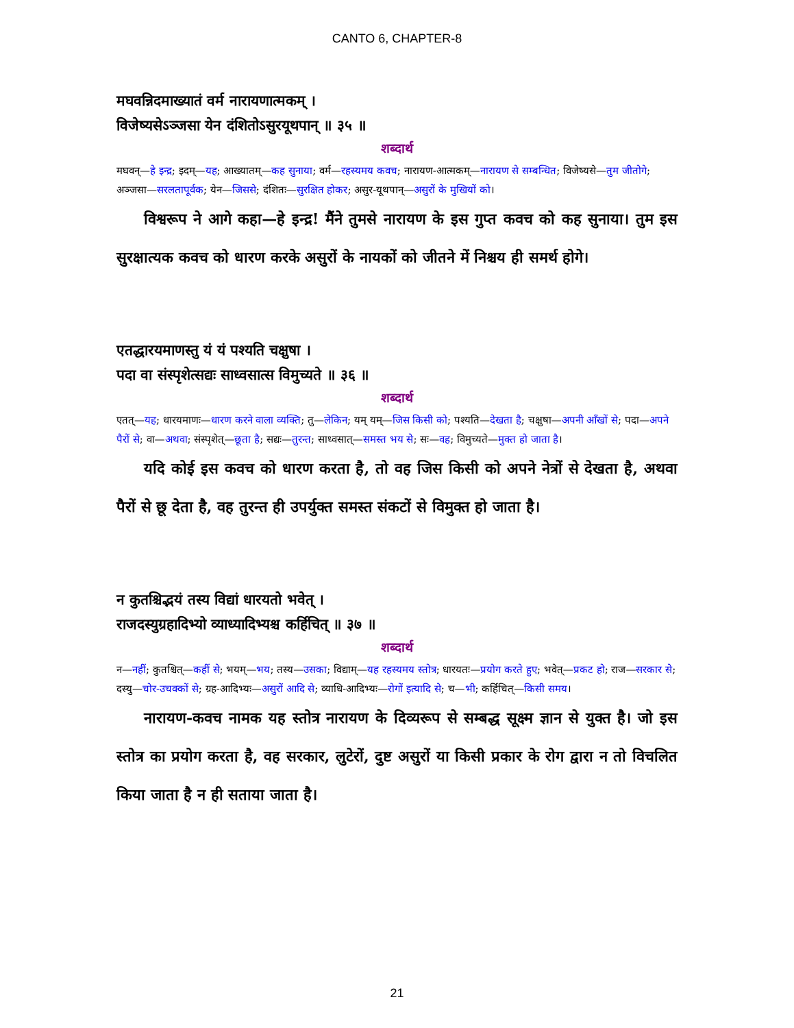CANTO 6, CHAPTER-8
मघवन्निदमाख्यातं वर्म नारायणात्मकम् ।
विजेष्यसेऽञ्जसा येन दंशितोऽसुरयूथपान् ॥ ३५ ॥
शब्दार्थ
मघवन्—हे इन्द्र; इदम्—यह; आख्यातम्—कह सुनाया; वर्म—रहस्यमय कवच; नारायण-आत्मकम्—नारायण से सम्बन्धित; विजेष्यसे—तुम जीतोगे; अञ्जसा—सरलतापूर्वक; येन—जिससे; दंशितः—सुरक्षित होकर; असुर-यूथपान्—असुरों के मुखियों को।
विश्वरूप ने आगे कहा—हे इन्द्र! मैंने तुमसे नारायण के इस गुप्त कवच को कह सुनाया। तुम इस सुरक्षात्यक कवच को धारण करके असुरों के नायकों को जीतने में निश्चय ही समर्थ होगे।
एतद्धारयमाणस्तु यं यं पश्यति चक्षुषा ।
पदा वा संस्पृशेत्सद्यः साध्वसात्स विमुच्यते ॥ ३६ ॥
शब्दार्थ
एतत्—यह; धारयमाणः—धारण करने वाला व्यक्ति; तु—लेकिन; यम् यम्—जिस किसी को; पश्यति—देखता है; चक्षुषा—अपनी आँखों से; पदा—अपने पैरों से; वा—अथवा; संस्पृशेत्—छूता है; सद्यः—तुरन्त; साध्वसात्—समस्त भय से; सः—वह; विमुच्यते—मुक्त हो जाता है।
यदि कोई इस कवच को धारण करता है, तो वह जिस किसी को अपने नेत्रों से देखता है, अथवा पैरों से छू देता है, वह तुरन्त ही उपर्युक्त समस्त संकटों से विमुक्त हो जाता है।
न कुतश्चिद्भयं तस्य विद्यां धारयतो भवेत् ।
राजदस्युग्रहादिभ्यो व्याध्यादिभ्यश्च कर्हिचित् ॥ ३७ ॥
शब्दार्थ
न—नहीं; कुतश्चित्—कहीं से; भयम्—भय; तस्य—उसका; विद्याम्—यह रहस्यमय स्तोत्र; धारयतः—प्रयोग करते हुए; भवेत्—प्रकट हो; राज—सरकार से; दस्यु—चोर-उचक्कों से; ग्रह-आदिभ्यः—असुरों आदि से; व्याधि-आदिभ्यः—रोगों इत्यादि से; च—भी; कर्हिचित्—किसी समय।
नारायण-कवच नामक यह स्तोत्र नारायण के दिव्यरूप से सम्बद्ध सूक्ष्म ज्ञान से युक्त है। जो इस स्तोत्र का प्रयोग करता है, वह सरकार, लुटेरों, दुष्ट असुरों या किसी प्रकार के रोग द्वारा न तो विचलित किया जाता है न ही सताया जाता है।
21